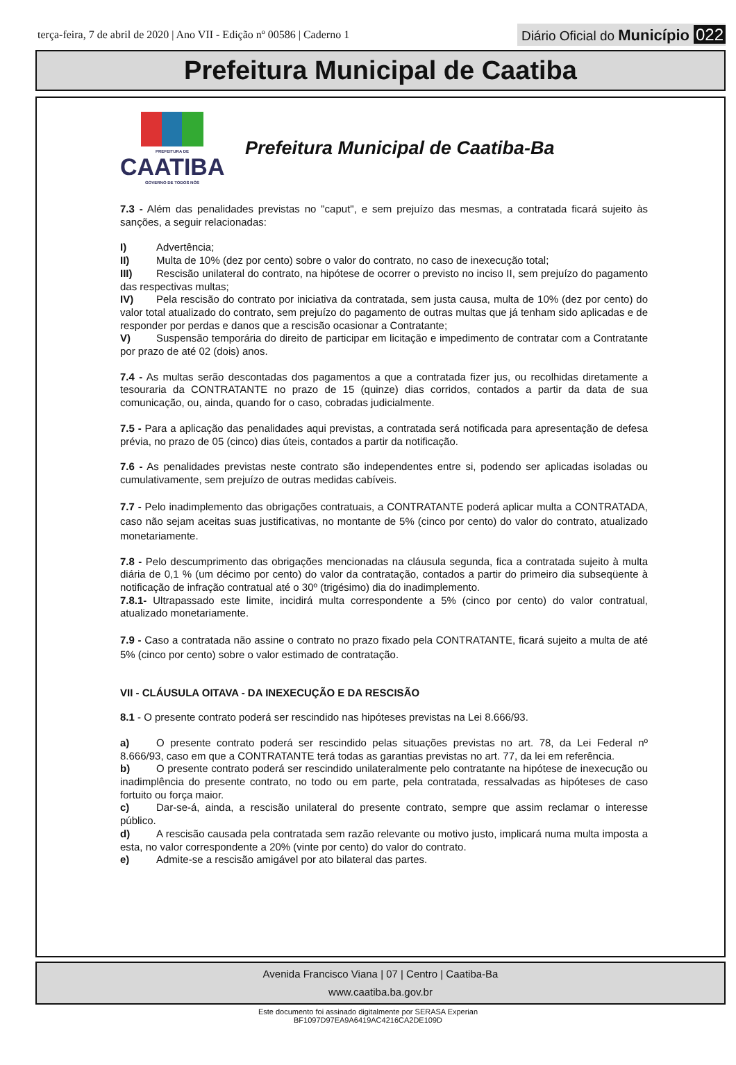terça-feira, 7 de abril de 2020 | Ano VII - Edição nº 00586 | Caderno 1
Diário Oficial do Município 022
Prefeitura Municipal de Caatiba
PREFEITURA DE
CAATIBA
GOVERNO DE TODOS NÓS
Prefeitura Municipal de Caatiba-Ba
7.3 - Além das penalidades previstas no "caput", e sem prejuízo das mesmas, a contratada ficará sujeito às sanções, a seguir relacionadas:
I) Advertência;
II) Multa de 10% (dez por cento) sobre o valor do contrato, no caso de inexecução total;
III) Rescisão unilateral do contrato, na hipótese de ocorrer o previsto no inciso II, sem prejuízo do pagamento das respectivas multas;
IV) Pela rescisão do contrato por iniciativa da contratada, sem justa causa, multa de 10% (dez por cento) do valor total atualizado do contrato, sem prejuízo do pagamento de outras multas que já tenham sido aplicadas e de responder por perdas e danos que a rescisão ocasionar a Contratante;
V) Suspensão temporária do direito de participar em licitação e impedimento de contratar com a Contratante por prazo de até 02 (dois) anos.
7.4 - As multas serão descontadas dos pagamentos a que a contratada fizer jus, ou recolhidas diretamente a tesouraria da CONTRATANTE no prazo de 15 (quinze) dias corridos, contados a partir da data de sua comunicação, ou, ainda, quando for o caso, cobradas judicialmente.
7.5 - Para a aplicação das penalidades aqui previstas, a contratada será notificada para apresentação de defesa prévia, no prazo de 05 (cinco) dias úteis, contados a partir da notificação.
7.6 - As penalidades previstas neste contrato são independentes entre si, podendo ser aplicadas isoladas ou cumulativamente, sem prejuízo de outras medidas cabíveis.
7.7 - Pelo inadimplemento das obrigações contratuais, a CONTRATANTE poderá aplicar multa a CONTRATADA, caso não sejam aceitas suas justificativas, no montante de 5% (cinco por cento) do valor do contrato, atualizado monetariamente.
7.8 - Pelo descumprimento das obrigações mencionadas na cláusula segunda, fica a contratada sujeito à multa diária de 0,1 % (um décimo por cento) do valor da contratação, contados a partir do primeiro dia subseqüente à notificação de infração contratual até o 30º (trigésimo) dia do inadimplemento.
7.8.1- Ultrapassado este limite, incidirá multa correspondente a 5% (cinco por cento) do valor contratual, atualizado monetariamente.
7.9 - Caso a contratada não assine o contrato no prazo fixado pela CONTRATANTE, ficará sujeito a multa de até 5% (cinco por cento) sobre o valor estimado de contratação.
VII - CLÁUSULA OITAVA - DA INEXECUÇÃO E DA RESCISÃO
8.1 - O presente contrato poderá ser rescindido nas hipóteses previstas na Lei 8.666/93.
a) O presente contrato poderá ser rescindido pelas situações previstas no art. 78, da Lei Federal nº 8.666/93, caso em que a CONTRATANTE terá todas as garantias previstas no art. 77, da lei em referência.
b) O presente contrato poderá ser rescindido unilateralmente pelo contratante na hipótese de inexecução ou inadimplência do presente contrato, no todo ou em parte, pela contratada, ressalvadas as hipóteses de caso fortuito ou força maior.
c) Dar-se-á, ainda, a rescisão unilateral do presente contrato, sempre que assim reclamar o interesse público.
d) A rescisão causada pela contratada sem razão relevante ou motivo justo, implicará numa multa imposta a esta, no valor correspondente a 20% (vinte por cento) do valor do contrato.
e) Admite-se a rescisão amigável por ato bilateral das partes.
Avenida Francisco Viana | 07 | Centro | Caatiba-Ba
www.caatiba.ba.gov.br
Este documento foi assinado digitalmente por SERASA Experian
BF1097D97EA9A6419AC4216CA2DE109D